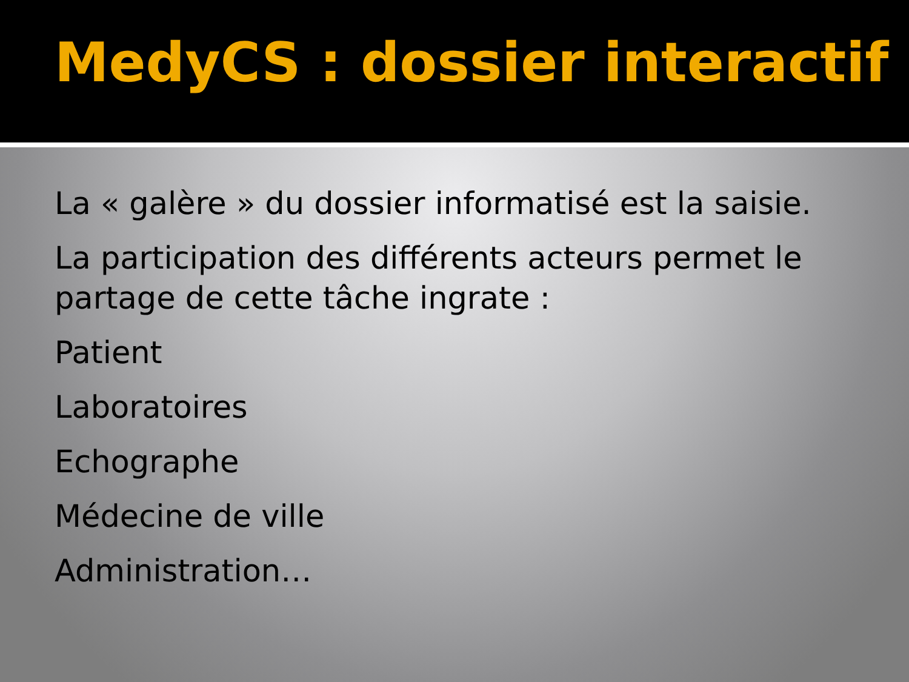MedyCS : dossier interactif
La « galère » du dossier informatisé est la saisie.
La participation des différents acteurs permet le partage de cette tâche ingrate :
Patient
Laboratoires
Echographe
Médecine de ville
Administration…